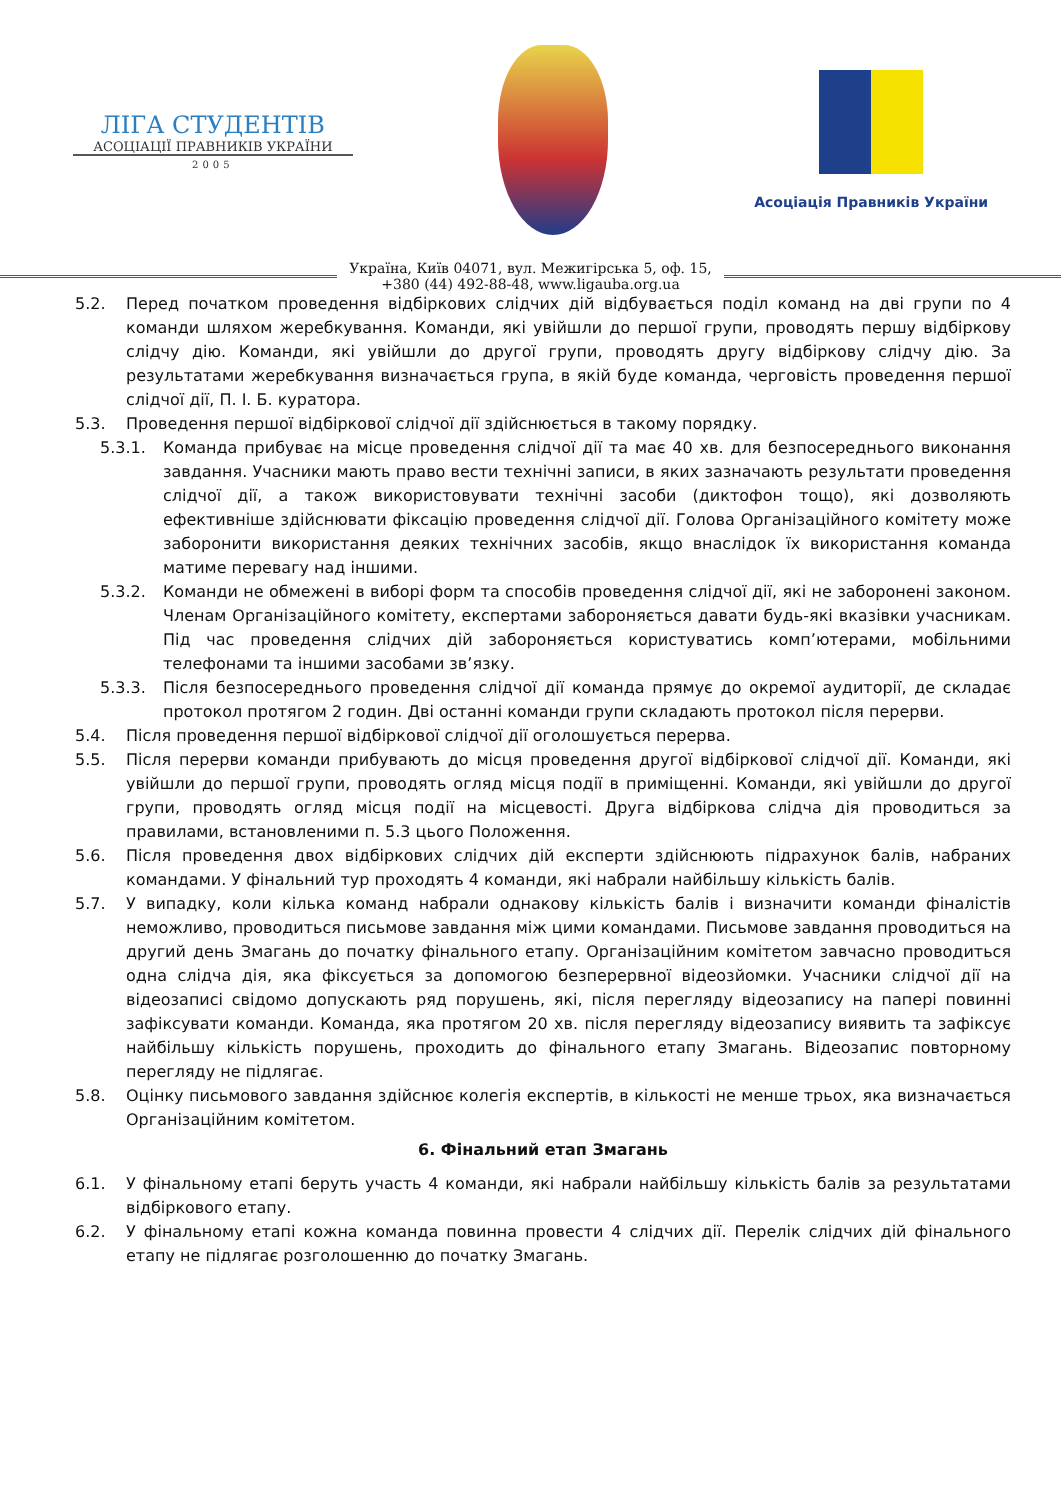ЛІГА СТУДЕНТІВ
АСОЦІАЦІЇ ПРАВНИКІВ УКРАЇНИ
2005
Асоціація Правників України
Україна, Київ 04071, вул. Межигірська 5, оф. 15,
+380 (44) 492-88-48, www.ligauba.org.ua
5.2. Перед початком проведення відбіркових слідчих дій відбувається поділ команд на дві групи по 4 команди шляхом жеребкування. Команди, які увійшли до першої групи, проводять першу відбіркову слідчу дію. Команди, які увійшли до другої групи, проводять другу відбіркову слідчу дію. За результатами жеребкування визначається група, в якій буде команда, черговість проведення першої слідчої дії, П. І. Б. куратора.
5.3. Проведення першої відбіркової слідчої дії здійснюється в такому порядку.
5.3.1. Команда прибуває на місце проведення слідчої дії та має 40 хв. для безпосереднього виконання завдання. Учасники мають право вести технічні записи, в яких зазначають результати проведення слідчої дії, а також використовувати технічні засоби (диктофон тощо), які дозволяють ефективніше здійснювати фіксацію проведення слідчої дії. Голова Організаційного комітету може заборонити використання деяких технічних засобів, якщо внаслідок їх використання команда матиме перевагу над іншими.
5.3.2. Команди не обмежені в виборі форм та способів проведення слідчої дії, які не заборонені законом. Членам Організаційного комітету, експертами забороняється давати будь-які вказівки учасникам. Під час проведення слідчих дій забороняється користуватись комп’ютерами, мобільними телефонами та іншими засобами зв’язку.
5.3.3. Після безпосереднього проведення слідчої дії команда прямує до окремої аудиторії, де складає протокол протягом 2 годин. Дві останні команди групи складають протокол після перерви.
5.4. Після проведення першої відбіркової слідчої дії оголошується перерва.
5.5. Після перерви команди прибувають до місця проведення другої відбіркової слідчої дії. Команди, які увійшли до першої групи, проводять огляд місця події в приміщенні. Команди, які увійшли до другої групи, проводять огляд місця події на місцевості. Друга відбіркова слідча дія проводиться за правилами, встановленими п. 5.3 цього Положення.
5.6. Після проведення двох відбіркових слідчих дій експерти здійснюють підрахунок балів, набраних командами. У фінальний тур проходять 4 команди, які набрали найбільшу кількість балів.
5.7. У випадку, коли кілька команд набрали однакову кількість балів і визначити команди фіналістів неможливо, проводиться письмове завдання між цими командами. Письмове завдання проводиться на другий день Змагань до початку фінального етапу. Організаційним комітетом завчасно проводиться одна слідча дія, яка фіксується за допомогою безперервної відеозйомки. Учасники слідчої дії на відеозаписі свідомо допускають ряд порушень, які, після перегляду відеозапису на папері повинні зафіксувати команди. Команда, яка протягом 20 хв. після перегляду відеозапису виявить та зафіксує найбільшу кількість порушень, проходить до фінального етапу Змагань. Відеозапис повторному перегляду не підлягає.
5.8. Оцінку письмового завдання здійснює колегія експертів, в кількості не менше трьох, яка визначається Організаційним комітетом.
6. Фінальний етап Змагань
6.1. У фінальному етапі беруть участь 4 команди, які набрали найбільшу кількість балів за результатами відбіркового етапу.
6.2. У фінальному етапі кожна команда повинна провести 4 слідчих дії. Перелік слідчих дій фінального етапу не підлягає розголошенню до початку Змагань.